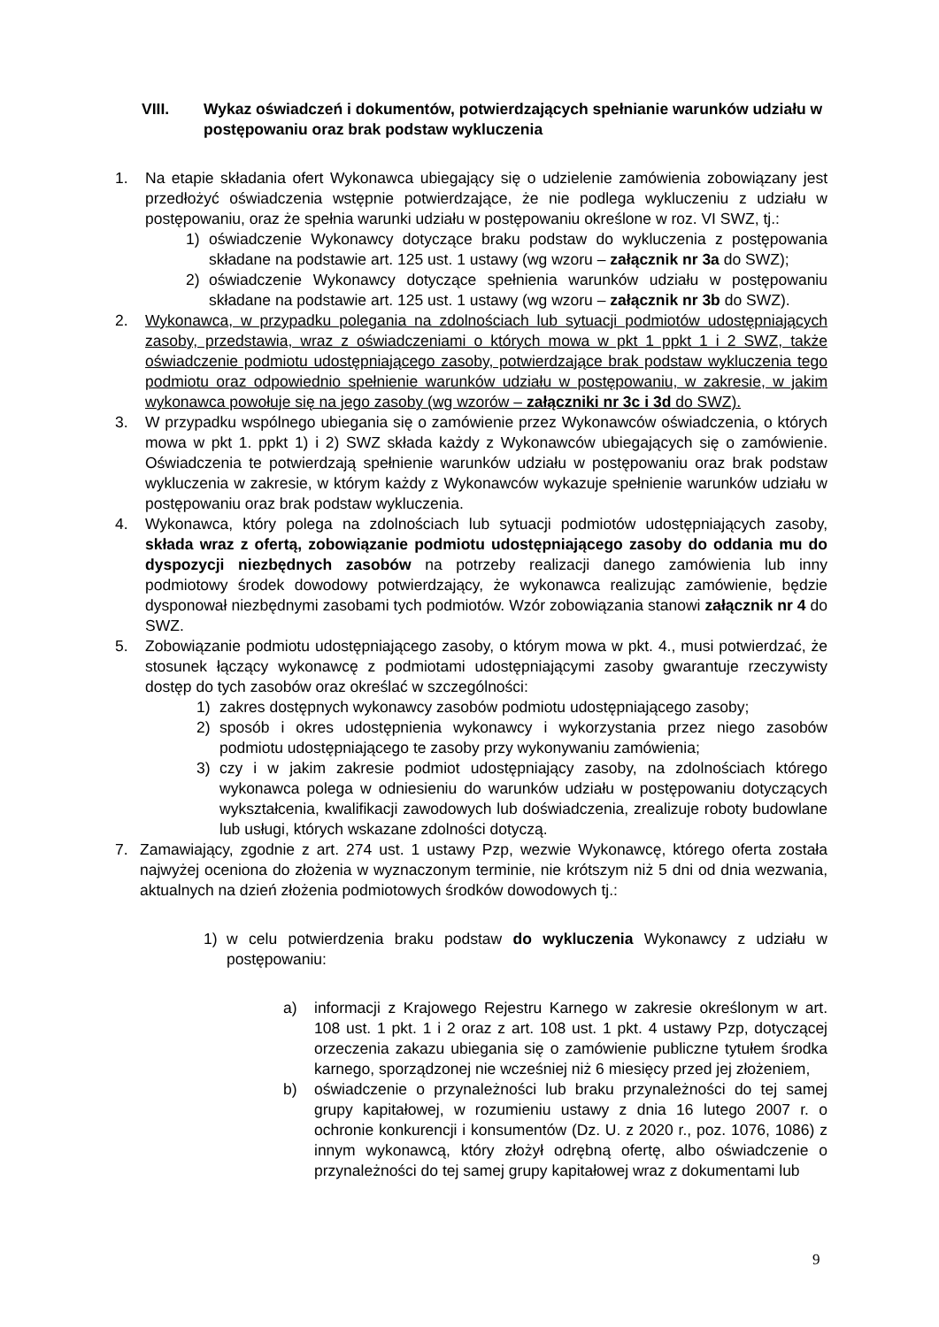VIII. Wykaz oświadczeń i dokumentów, potwierdzających spełnianie warunków udziału w postępowaniu oraz brak podstaw wykluczenia
1. Na etapie składania ofert Wykonawca ubiegający się o udzielenie zamówienia zobowiązany jest przedłożyć oświadczenia wstępnie potwierdzające, że nie podlega wykluczeniu z udziału w postępowaniu, oraz że spełnia warunki udziału w postępowaniu określone w roz. VI SWZ, tj.:
1) oświadczenie Wykonawcy dotyczące braku podstaw do wykluczenia z postępowania składane na podstawie art. 125 ust. 1 ustawy (wg wzoru – załącznik nr 3a do SWZ);
2) oświadczenie Wykonawcy dotyczące spełnienia warunków udziału w postępowaniu składane na podstawie art. 125 ust. 1 ustawy (wg wzoru – załącznik nr 3b do SWZ).
2. Wykonawca, w przypadku polegania na zdolnościach lub sytuacji podmiotów udostępniających zasoby, przedstawia, wraz z oświadczeniami o których mowa w pkt 1 ppkt 1 i 2 SWZ, także oświadczenie podmiotu udostępniającego zasoby, potwierdzające brak podstaw wykluczenia tego podmiotu oraz odpowiednio spełnienie warunków udziału w postępowaniu, w zakresie, w jakim wykonawca powołuje się na jego zasoby (wg wzorów – załączniki nr 3c i 3d do SWZ).
3. W przypadku wspólnego ubiegania się o zamówienie przez Wykonawców oświadczenia, o których mowa w pkt 1. ppkt 1) i 2) SWZ składa każdy z Wykonawców ubiegających się o zamówienie. Oświadczenia te potwierdzają spełnienie warunków udziału w postępowaniu oraz brak podstaw wykluczenia w zakresie, w którym każdy z Wykonawców wykazuje spełnienie warunków udziału w postępowaniu oraz brak podstaw wykluczenia.
4. Wykonawca, który polega na zdolnościach lub sytuacji podmiotów udostępniających zasoby, składa wraz z ofertą, zobowiązanie podmiotu udostępniającego zasoby do oddania mu do dyspozycji niezbędnych zasobów na potrzeby realizacji danego zamówienia lub inny podmiotowy środek dowodowy potwierdzający, że wykonawca realizując zamówienie, będzie dysponował niezbędnymi zasobami tych podmiotów. Wzór zobowiązania stanowi załącznik nr 4 do SWZ.
5. Zobowiązanie podmiotu udostępniającego zasoby, o którym mowa w pkt. 4., musi potwierdzać, że stosunek łączący wykonawcę z podmiotami udostępniającymi zasoby gwarantuje rzeczywisty dostęp do tych zasobów oraz określać w szczególności:
1) zakres dostępnych wykonawcy zasobów podmiotu udostępniającego zasoby;
2) sposób i okres udostępnienia wykonawcy i wykorzystania przez niego zasobów podmiotu udostępniającego te zasoby przy wykonywaniu zamówienia;
3) czy i w jakim zakresie podmiot udostępniający zasoby, na zdolnościach którego wykonawca polega w odniesieniu do warunków udziału w postępowaniu dotyczących wykształcenia, kwalifikacji zawodowych lub doświadczenia, zrealizuje roboty budowlane lub usługi, których wskazane zdolności dotyczą.
7. Zamawiający, zgodnie z art. 274 ust. 1 ustawy Pzp, wezwie Wykonawcę, którego oferta została najwyżej oceniona do złożenia w wyznaczonym terminie, nie krótszym niż 5 dni od dnia wezwania, aktualnych na dzień złożenia podmiotowych środków dowodowych tj.:
1) w celu potwierdzenia braku podstaw do wykluczenia Wykonawcy z udziału w postępowaniu:
a) informacji z Krajowego Rejestru Karnego w zakresie określonym w art. 108 ust. 1 pkt. 1 i 2 oraz z art. 108 ust. 1 pkt. 4 ustawy Pzp, dotyczącej orzeczenia zakazu ubiegania się o zamówienie publiczne tytułem środka karnego, sporządzonej nie wcześniej niż 6 miesięcy przed jej złożeniem,
b) oświadczenie o przynależności lub braku przynależności do tej samej grupy kapitałowej, w rozumieniu ustawy z dnia 16 lutego 2007 r. o ochronie konkurencji i konsumentów (Dz. U. z 2020 r., poz. 1076, 1086) z innym wykonawcą, który złożył odrębną ofertę, albo oświadczenie o przynależności do tej samej grupy kapitałowej wraz z dokumentami lub
9